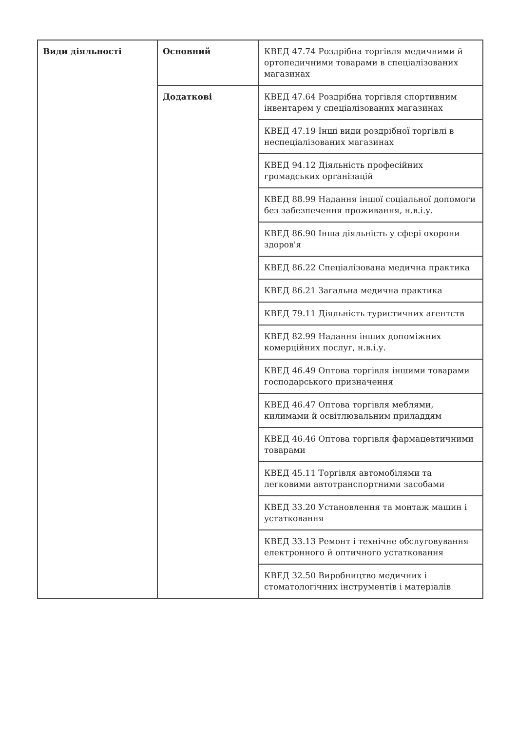| Види діяльності | Основний | КВЕД 47.74 Роздрібна торгівля медичними й ортопедичними товарами в спеціалізованих магазинах |
| | Додаткові | КВЕД 47.64 Роздрібна торгівля спортивним інвентарем у спеціалізованих магазинах |
| | | КВЕД 47.19 Інші види роздрібної торгівлі в неспеціалізованих магазинах |
| | | КВЕД 94.12 Діяльність професійних громадських організацій |
| | | КВЕД 88.99 Надання іншої соціальної допомоги без забезпечення проживання, н.в.і.у. |
| | | КВЕД 86.90 Інша діяльність у сфері охорони здоров'я |
| | | КВЕД 86.22 Спеціалізована медична практика |
| | | КВЕД 86.21 Загальна медична практика |
| | | КВЕД 79.11 Діяльність туристичних агентств |
| | | КВЕД 82.99 Надання інших допоміжних комерційних послуг, н.в.і.у. |
| | | КВЕД 46.49 Оптова торгівля іншими товарами господарського призначення |
| | | КВЕД 46.47 Оптова торгівля меблями, килимами й освітлювальним приладдям |
| | | КВЕД 46.46 Оптова торгівля фармацевтичними товарами |
| | | КВЕД 45.11 Торгівля автомобілями та легковими автотранспортними засобами |
| | | КВЕД 33.20 Установлення та монтаж машин і устатковання |
| | | КВЕД 33.13 Ремонт і технічне обслуговування електронного й оптичного устатковання |
| | | КВЕД 32.50 Виробництво медичних і стоматологічних інструментів і матеріалів |